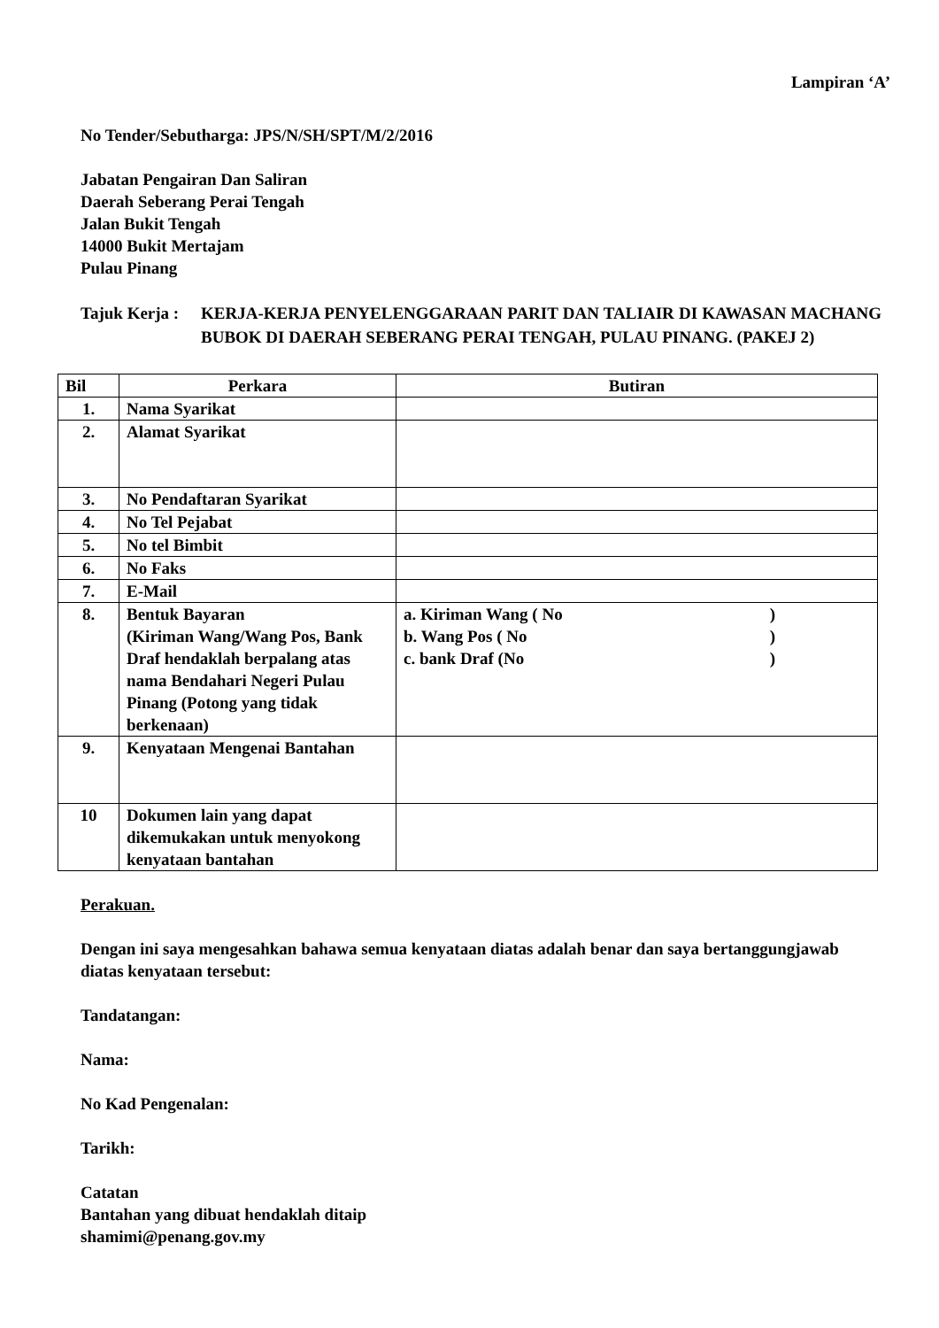Lampiran ‘A’
No Tender/Sebutharga: JPS/N/SH/SPT/M/2/2016
Jabatan Pengairan Dan Saliran
Daerah Seberang Perai Tengah
Jalan Bukit Tengah
14000 Bukit Mertajam
Pulau Pinang
Tajuk Kerja :
KERJA-KERJA PENYELENGGARAAN PARIT DAN TALIAIR DI KAWASAN MACHANG BUBOK DI DAERAH SEBERANG PERAI TENGAH, PULAU PINANG. (PAKEJ 2)
| Bil | Perkara | Butiran |
| --- | --- | --- |
| 1. | Nama Syarikat | |
| 2. | Alamat Syarikat | |
| 3. | No Pendaftaran Syarikat | |
| 4. | No Tel Pejabat | |
| 5. | No tel Bimbit | |
| 6. | No Faks | |
| 7. | E-Mail | |
| 8. | Bentuk Bayaran (Kiriman Wang/Wang Pos, Bank Draf hendaklah berpalang atas nama Bendahari Negeri Pulau Pinang (Potong yang tidak berkenaan) | a. Kiriman Wang ( No ) b. Wang Pos ( No ) c. bank Draf (No ) |
| 9. | Kenyataan Mengenai Bantahan | |
| 10 | Dokumen lain yang dapat dikemukakan untuk menyokong kenyataan bantahan | |
Perakuan.
Dengan ini saya mengesahkan bahawa semua kenyataan diatas adalah benar dan saya bertanggungjawab diatas kenyataan tersebut:
Tandatangan:
Nama:
No Kad Pengenalan:
Tarikh:
Catatan
Bantahan yang dibuat hendaklah ditaip
shamimi@penang.gov.my